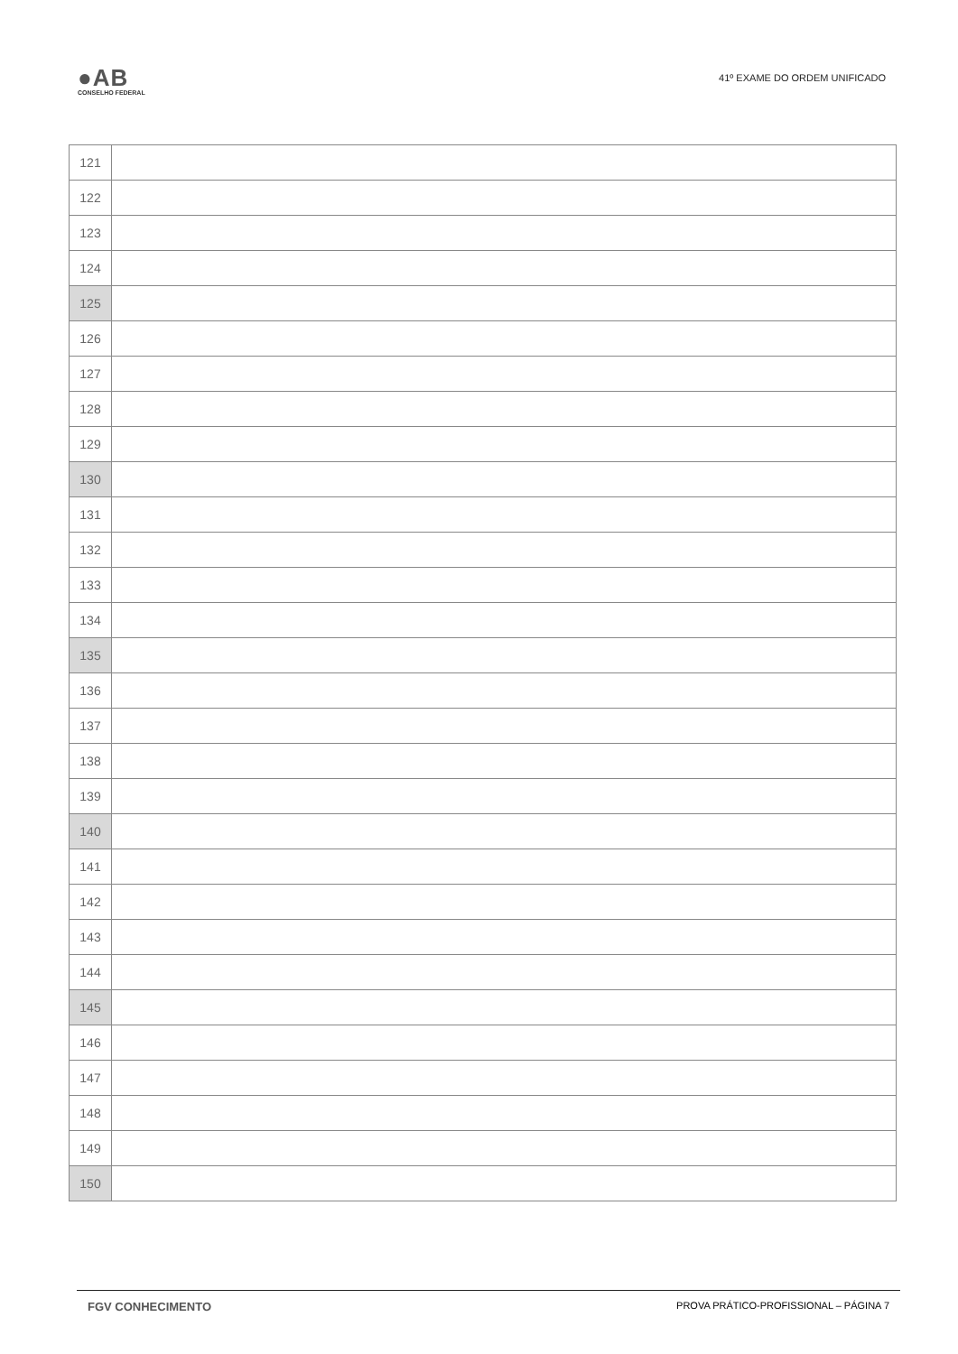●AB
CONSELHO FEDERAL
41º EXAME DO ORDEM UNIFICADO
| 121 | |
| 122 | |
| 123 | |
| 124 | |
| 125 | |
| 126 | |
| 127 | |
| 128 | |
| 129 | |
| 130 | |
| 131 | |
| 132 | |
| 133 | |
| 134 | |
| 135 | |
| 136 | |
| 137 | |
| 138 | |
| 139 | |
| 140 | |
| 141 | |
| 142 | |
| 143 | |
| 144 | |
| 145 | |
| 146 | |
| 147 | |
| 148 | |
| 149 | |
| 150 | |
FGV CONHECIMENTO PROVA PRÁTICO-PROFISSIONAL – PÁGINA 7